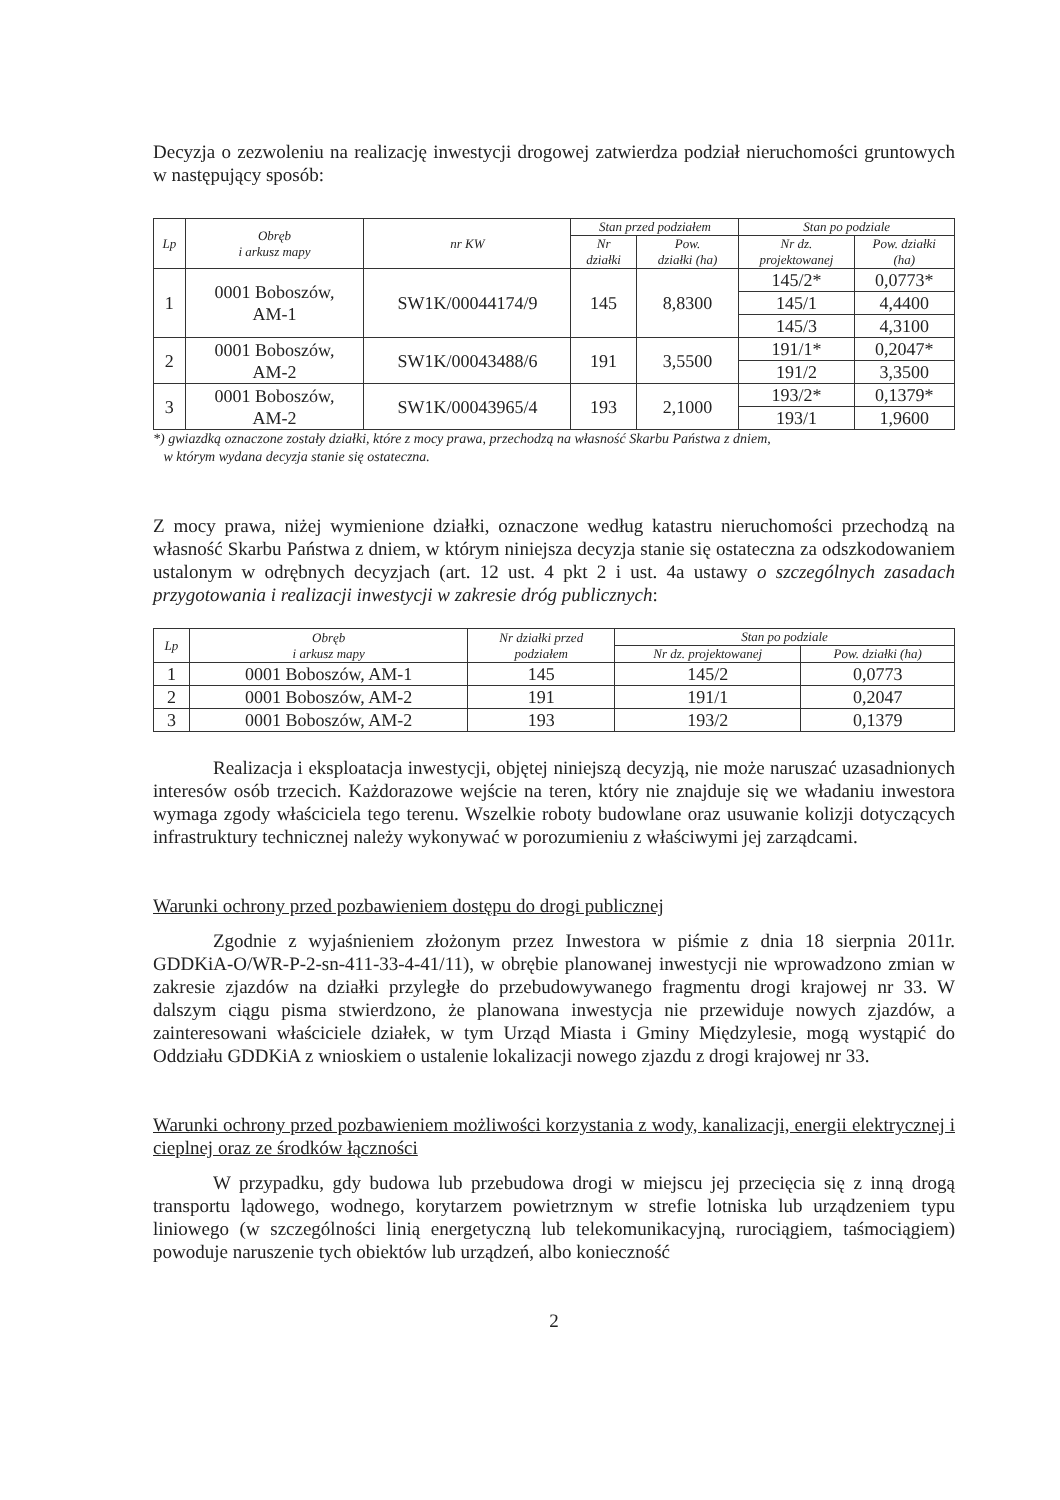Decyzja o zezwoleniu na realizację inwestycji drogowej zatwierdza podział nieruchomości gruntowych w następujący sposób:
| Lp | Obręb i arkusz mapy | nr KW | Stan przed podziałem | | Stan po podziale | |
| --- | --- | --- | --- | --- | --- | --- |
| | | | Nr działki | Pow. działki (ha) | Nr dz. projektowanej | Pow. działki (ha) |
| 1 | 0001 Boboszów, AM-1 | SW1K/00044174/9 | 145 | 8,8300 | 145/2* | 0,0773* |
| | | | | | 145/1 | 4,4400 |
| | | | | | 145/3 | 4,3100 |
| 2 | 0001 Boboszów, AM-2 | SW1K/00043488/6 | 191 | 3,5500 | 191/1* | 0,2047* |
| | | | | | 191/2 | 3,3500 |
| 3 | 0001 Boboszów, AM-2 | SW1K/00043965/4 | 193 | 2,1000 | 193/2* | 0,1379* |
| | | | | | 193/1 | 1,9600 |
*) gwiazdką oznaczone zostały działki, które z mocy prawa, przechodzą na własność Skarbu Państwa z dniem,
w którym wydana decyzja stanie się ostateczna.
Z mocy prawa, niżej wymienione działki, oznaczone według katastru nieruchomości przechodzą na własność Skarbu Państwa z dniem, w którym niniejsza decyzja stanie się ostateczna za odszkodowaniem ustalonym w odrębnych decyzjach (art. 12 ust. 4 pkt 2 i ust. 4a ustawy o szczególnych zasadach przygotowania i realizacji inwestycji w zakresie dróg publicznych:
| Lp | Obręb i arkusz mapy | Nr działki przed podziałem | Stan po podziale | |
| --- | --- | --- | --- | --- |
| | | | Nr dz. projektowanej | Pow. działki (ha) |
| 1 | 0001 Boboszów, AM-1 | 145 | 145/2 | 0,0773 |
| 2 | 0001 Boboszów, AM-2 | 191 | 191/1 | 0,2047 |
| 3 | 0001 Boboszów, AM-2 | 193 | 193/2 | 0,1379 |
Realizacja i eksploatacja inwestycji, objętej niniejszą decyzją, nie może naruszać uzasadnionych interesów osób trzecich. Każdorazowe wejście na teren, który nie znajduje się we władaniu inwestora wymaga zgody właściciela tego terenu. Wszelkie roboty budowlane oraz usuwanie kolizji dotyczących infrastruktury technicznej należy wykonywać w porozumieniu z właściwymi jej zarządcami.
Warunki ochrony przed pozbawieniem dostępu do drogi publicznej
Zgodnie z wyjaśnieniem złożonym przez Inwestora w piśmie z dnia 18 sierpnia 2011r. GDDKiA-O/WR-P-2-sn-411-33-4-41/11), w obrębie planowanej inwestycji nie wprowadzono zmian w zakresie zjazdów na działki przyległe do przebudowywanego fragmentu drogi krajowej nr 33. W dalszym ciągu pisma stwierdzono, że planowana inwestycja nie przewiduje nowych zjazdów, a zainteresowani właściciele działek, w tym Urząd Miasta i Gminy Międzylesie, mogą wystąpić do Oddziału GDDKiA z wnioskiem o ustalenie lokalizacji nowego zjazdu z drogi krajowej nr 33.
Warunki ochrony przed pozbawieniem możliwości korzystania z wody, kanalizacji, energii elektrycznej i cieplnej oraz ze środków łączności
W przypadku, gdy budowa lub przebudowa drogi w miejscu jej przecięcia się z inną drogą transportu lądowego, wodnego, korytarzem powietrznym w strefie lotniska lub urządzeniem typu liniowego (w szczególności linią energetyczną lub telekomunikacyjną, rurociągiem, taśmociągiem) powoduje naruszenie tych obiektów lub urządzeń, albo konieczność
2